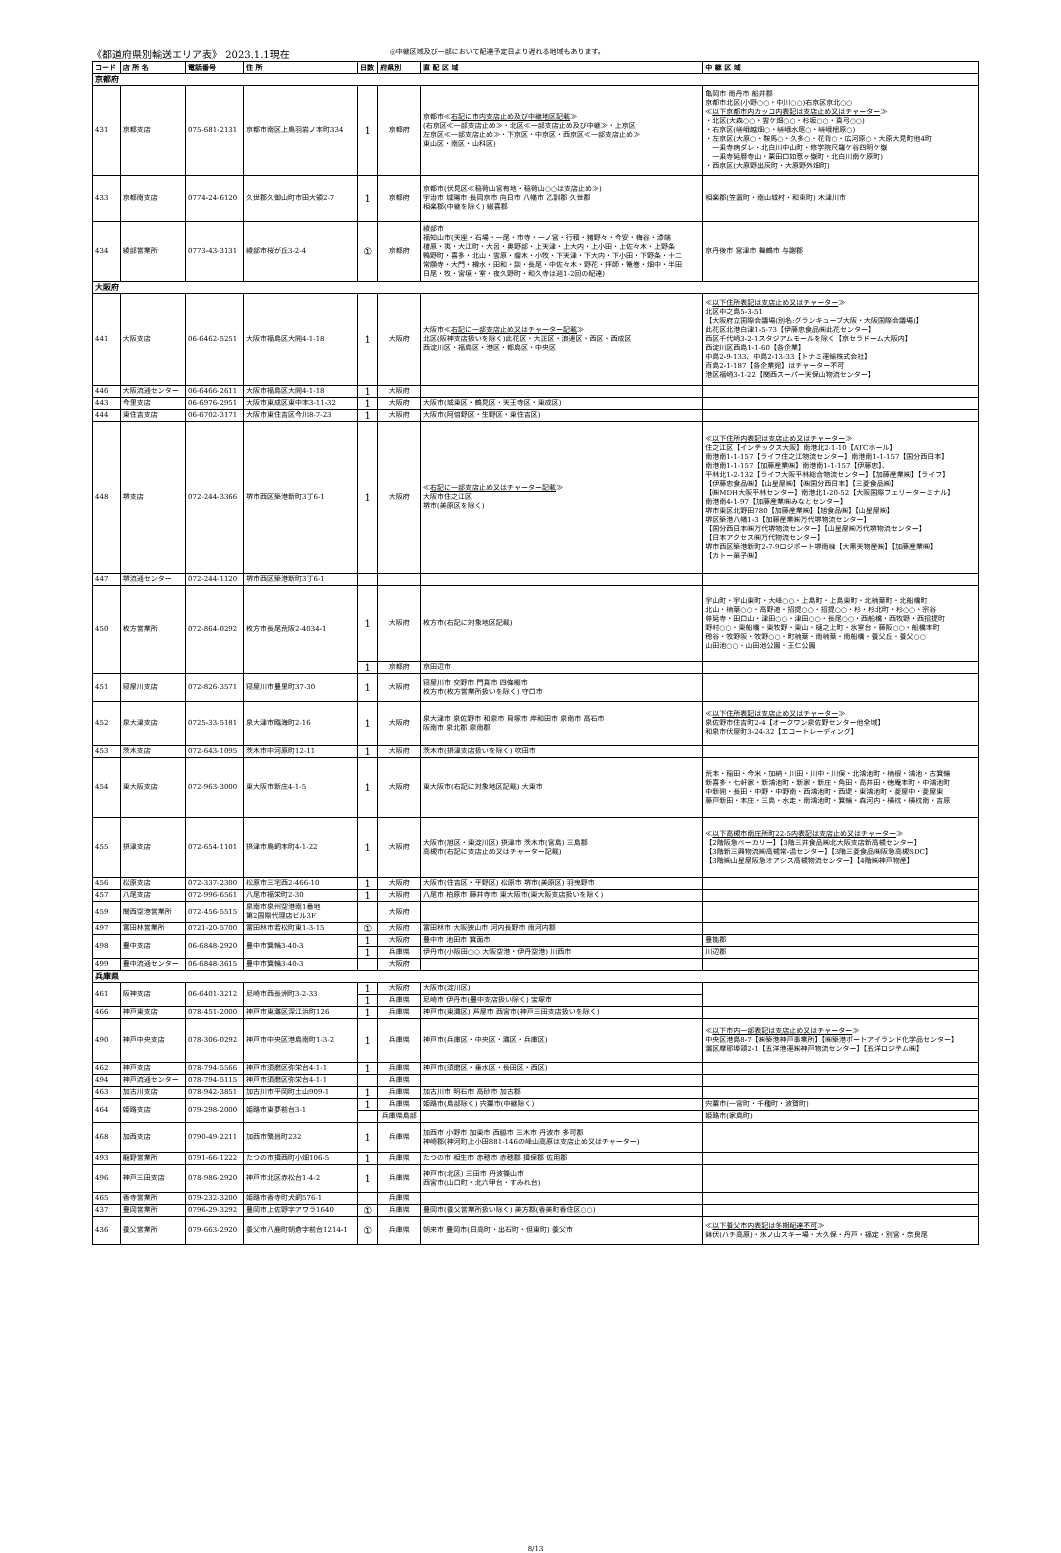《都道府県別輸送エリア表》 2023.1.1現在 ◎中継区域及び一部において配達予定日より遅れる地域もあります。
| コード | 店 所 名 | 電話番号 | 住 所 | 日数 | 府県別 | 直 配 区 域 | 中 継 区 域 |
| --- | --- | --- | --- | --- | --- | --- | --- |
| 京都府 | | | | | | | |
| 431 | 京都支店 | 075-681-2131 | 京都市南区上鳥羽岩ノ本町334 | 1 | 京都府 | 京都市≪ 右記に市内支店止め及び中継地区記載 ≫ (右京区≪一部支店止め≫・北区≪一部支店止め及び中継≫・上京区 左京区≪一部支店止め≫・下京区・中京区・西京区≪一部支店止め≫ 東山区・南区・山科区) | 亀岡市 南丹市 船井郡 京都市北区(小野○○・中川○○)右京区京北○○ ≪ 以下京都市内カッコ内表記は支店止め又はチャーター ≫ ・北区(大森○○・雲ケ畑○○・杉坂○○・真弓○○) ・右京区(嵯峨越畑○・嵯峨水尾○・嵯峨樒原○) ・左京区(大原○・鞍馬○・久多○・花背○・広河原○・大原大見町他4町 一乗寺病ダレ・北白川中山町・修学院尺羅ケ谷四明ケ嶽 一乗寺延暦寺山・栗田口如意ヶ嶽町・北白川南ケ原町) ・西京区(大原野出灰町・大原野外畑町) |
| 433 | 京都南支店 | 0774-24-6120 | 久世郡久御山町市田大領2-7 | 1 | 京都府 | 京都市(伏見区≪稲荷山官有地・稲荷山○○は支店止め≫) 宇治市 城陽市 長岡京市 向日市 八幡市 乙訓郡 久世郡 相楽郡(中継を除く) 綴喜郡 | 相楽郡(笠置町・南山城村・和束町) 木津川市 |
| 434 | 綾部営業所 | 0773-43-3131 | 綾部市桜が丘3-2-4 | ① | 京都府 | 綾部市 福知山市(天座・石場・一尾・市寺・一ノ宮・行積・猪野々・今安・梅谷・漆端 榎原・夷・大江町・大呂・奥野部・上天津・上大内・上小田・上佐々木・上野条 鴨野町・喜多・北山・雲原・瘤木・小牧・下天津・下大内・下小田・下野条・十二 常願寺・大門・樽水・田和・談・長尾・中佐々木・野花・拝師・篭巻・畑中・半田 日尾・牧・宮垣・室・夜久野町・和久寺は週1-2回の配達) | 京丹後市 宮津市 舞鶴市 与謝郡 |
| 大阪府 | | | | | | | |
| 441 | 大阪支店 | 06-6462-5251 | 大阪市福島区大開4-1-18 | 1 | 大阪府 | 大阪市≪ 右記に一部支店止め又はチャーター記載 ≫ 北区(阪神支店扱いを除く)此花区・大正区・浪速区・西区・西成区 西淀川区・福島区・港区・都島区・中央区 | ≪ 以下住所表記は支店止め又はチャーター ≫ 北区中之島5-3-51 【大阪府立国際会議場(別名:グランキューブ大阪・大阪国際会議場)】 此花区北港白津1-5-73【伊藤忠食品㈱此花センター】 西区千代崎3-2-1スタジアムモールを除く【京セラドーム大阪内】 西淀川区西島1-1-60【各企業】 中島2-9-133、中島2-13-33【トナミ運輸株式会社】 百島2-1-187【各企業宛】はチャーター不可 港区福崎3-1-22【関西スーパー天保山物流センター】 |
| 446 | 大阪流通センター | 06-6466-2611 | 大阪市福島区大開4-1-18 | 1 | 大阪府 | | |
| 443 | 今里支店 | 06-6976-2951 | 大阪市東成区東中本3-11-32 | 1 | 大阪府 | 大阪市(城東区・鶴見区・天王寺区・東成区) | |
| 444 | 東住吉支店 | 06-6702-3171 | 大阪市東住吉区今川8-7-23 | 1 | 大阪府 | 大阪市(阿倍野区・生野区・東住吉区) | |
| 448 | 堺支店 | 072-244-3366 | 堺市西区築港新町3丁6-1 | 1 | 大阪府 | ≪ 右記に一部支店止め又はチャーター記載 ≫ 大阪市住之江区 堺市(美原区を除く) | ≪ 以下住所内表記は支店止め又はチャーター ≫ 住之江区【インテックス大阪】南港北2-1-10【ATCホール】 南港南1-1-157【ライフ住之江物流センター】南港南1-1-157【国分西日本】 南港南1-1-157【加藤産業㈱】南港南1-1-157【伊藤忠】、 平林北1-2-132【ライフ大阪平林総合物流センター】【加藤産業㈱】【ライフ】 【伊藤忠食品㈱】【山星屋㈱】【㈱国分西日本】【三菱食品㈱】 【㈱MDH大阪平林センター】南港北1-20-52【大阪国際フェリーターミナル】 南港南4-1-97【加藤産業㈱みなとセンター】 堺市東区北野田780【加藤産業㈱】【旭食品㈱】【山星屋㈱】 堺区築港八幡1-3【加藤産業㈱万代堺物流センター】 【国分西日本㈱万代堺物流センター】【山星屋㈱万代堺物流センター】 【日本アクセス㈱万代物流センター】 堺市西区築港新町2-7-9ロジポート堺南棟【大黒天物産㈱】【加藤産業㈱】 【カトー菓子㈱】 |
| 447 | 堺流通センター | 072-244-1120 | 堺市西区築港新町3丁6-1 | | | | |
| 450 | 枚方営業所 | 072-864-0292 | 枚方市長尾荒阪2-4034-1 | 1 | 大阪府 | 枚方市(右記に対象地区記載) | 宇山町・宇山東町・大峰○○・上島町・上島東町・北楠葉町・北船橋町 北山・楠葉○○・高野道・招提○○・招提○○・杉・杉北町・杉○○・宗谷 尊延寺・田口山・津田○○・津田○○・長尾○○・西船橋・西牧野・西招提町 野村○○・東船橋・東牧野・東山・樋之上町・氷室台・藤阪○○・船橋本町 穂谷・牧野阪・牧野○○・町楠葉・南楠葉・南船橋・養父丘・養父○○ 山田池○○・山田池公園・王仁公園 |
| | | | | 1 | 京都府 | 京田辺市 | |
| 451 | 寝屋川支店 | 072-826-3571 | 寝屋川市豊里町37-30 | 1 | 大阪府 | 寝屋川市 交野市 門真市 四條畷市 枚方市(枚方営業所扱いを除く) 守口市 | |
| 452 | 泉大津支店 | 0725-33-5181 | 泉大津市臨海町2-16 | 1 | 大阪府 | 泉大津市 泉佐野市 和泉市 貝塚市 岸和田市 泉南市 高石市 阪南市 泉北郡 泉南郡 | ≪ 以下住所表記は支店止め又はチャーター ≫ 泉佐野市住吉町2-4【オークワン泉佐野センター他全域】 和泉市伏屋町3-24-32【エコートレーディング】 |
| 453 | 茨木支店 | 072-643-1095 | 茨木市中河原町12-11 | 1 | 大阪府 | 茨木市(摂津支店扱いを除く) 吹田市 | |
| 454 | 東大阪支店 | 072-963-3000 | 東大阪市新庄4-1-5 | 1 | 大阪府 | 東大阪市(右記に対象地区記載) 大東市 | 荒本・稲田・今米・加納・川田・川中・川俣・北鴻池町・楠根・鴻池・古箕輪 新喜多・七軒家・新鴻池町・新家・新庄・角田・高井田・徳庵本町・中鴻池町 中新開・長田・中野・中野南・西鴻池町・西堤・東鴻池町・菱屋中・菱屋東 藤戸新田・本庄・三島・水走・南鴻池町・箕輪・森河内・横枕・横枕南・吉原 |
| 455 | 摂津支店 | 072-654-1101 | 摂津市鳥飼本町4-1-22 | 1 | 大阪府 | 大阪市(旭区・東淀川区) 摂津市 茨木市(宮島) 三島郡 高槻市(右記に支店止め又はチャーター記載) | ≪ 以下高槻市南庄所町22-5内表記は支店止め又はチャーター ≫ 【2階阪急ベーカリー】【3階三井食品㈱北大阪支店新高槻センター】 【3階新三興物流㈱高槻常-温センター】【3階三菱食品㈱阪急高槻SDC】 【3階㈱山星屋阪急オアシス高槻物流センター】【4階㈱神戸物産】 |
| 456 | 松原支店 | 072-337-2300 | 松原市三宅西2-466-10 | 1 | 大阪府 | 大阪市(住吉区・平野区) 松原市 堺市(美原区) 羽曳野市 | |
| 457 | 八尾支店 | 072-996-6561 | 八尾市福栄町2-30 | 1 | 大阪府 | 八尾市 柏原市 藤井寺市 東大阪市(東大阪支店扱いを除く) | |
| 459 | 関西空港営業所 | 072-456-5515 | 泉南市泉州空港南1番地 第2国際代理店ビル3F | | 大阪府 | | |
| 497 | 富田林営業所 | 0721-20-5700 | 富田林市若松町東1-3-15 | ① | 大阪府 | 富田林市 大阪狭山市 河内長野市 南河内郡 | |
| 498 | 豊中支店 | 06-6848-2920 | 豊中市箕輪3-40-3 | 1 | 大阪府 | 豊中市 池田市 箕面市 | 豊能郡 |
| | | | | 1 | 兵庫県 | 伊丹市(小阪田○○ 大阪空港・伊丹空港) 川西市 | 川辺郡 |
| 499 | 豊中流通センター | 06-6848-3615 | 豊中市箕輪3-40-3 | | 大阪府 | | |
| 兵庫県 | | | | | | | |
| 461 | 阪神支店 | 06-6401-3212 | 尼崎市西長洲町3-2-33 | 1 | 大阪府 | 大阪市(淀川区) | |
| | | | | 1 | 兵庫県 | 尼崎市 伊丹市(豊中支店扱い除く) 宝塚市 | |
| 466 | 神戸東支店 | 078-451-2000 | 神戸市東灘区深江浜町126 | 1 | 兵庫県 | 神戸市(東灘区) 芦屋市 西宮市(神戸三田支店扱いを除く) | |
| 490 | 神戸中央支店 | 078-306-0292 | 神戸市中央区港島南町1-3-2 | 1 | 兵庫県 | 神戸市(兵庫区・中央区・灘区・兵庫区) | ≪ 以下市内一部表記は支店止め又はチャーター ≫ 中央区港島8-7【㈱築港神戸事業所】【㈱築港ポートアイランド化学品センター】 灘区摩耶埠頭2-1【五洋港運㈱神戸物流センター】【五洋ロジテム㈱】 |
| 462 | 神戸支店 | 078-794-5566 | 神戸市須磨区弥栄台4-1-1 | 1 | 兵庫県 | 神戸市(須磨区・垂水区・長田区・西区) | |
| 494 | 神戸流通センター | 078-794-5115 | 神戸市須磨区弥栄台4-1-1 | | 兵庫県 | | |
| 463 | 加古川支店 | 078-942-3851 | 加古川市平岡町土山909-1 | 1 | 兵庫県 | 加古川市 明石市 高砂市 加古郡 | |
| 464 | 姫路支店 | 079-298-2000 | 姫路市東夢前台3-1 | 1 | 兵庫県 | 姫路市(島部除く) 宍粟市(中継除く) | 宍粟市(一宮町・千種町・波賀町) |
| | | | | | 兵庫県島部 | | 姫路市(家島町) |
| 468 | 加西支店 | 0790-49-2211 | 加西市繁昌町232 | 1 | 兵庫県 | 加西市 小野市 加東市 西脇市 三木市 丹波市 多可郡 神崎郡(神河町上小田881-146の峰山高原は支店止め又はチャーター) | |
| 493 | 龍野営業所 | 0791-66-1222 | たつの市揖西町小畑106-5 | 1 | 兵庫県 | たつの市 相生市 赤穂市 赤穂郡 揖保郡 佐用郡 | |
| 496 | 神戸三田支店 | 078-986-2920 | 神戸市北区赤松台1-4-2 | 1 | 兵庫県 | 神戸市(北区) 三田市 丹波篠山市 西宮市(山口町・北六甲台・すみれ台) | |
| 465 | 香寺営業所 | 079-232-3200 | 姫路市香寺町犬飼576-1 | | 兵庫県 | | |
| 437 | 豊岡営業所 | 0796-29-3292 | 豊岡市上佐野字アワラ1640 | ① | 兵庫県 | 豊岡市(養父営業所扱い除く) 美方郡(香美町香住区○○) | |
| 436 | 養父営業所 | 079-663-2920 | 養父市八鹿町朝倉字前台1214-1 | ① | 兵庫県 | 朝来市 豊岡市(日高町・出石町・但東町) 養父市 | ≪ 以下養父市内表記は冬期配達不可 ≫ 鉢伏(ハチ高原)・氷ノ山スキー場・大久保・丹戸・福定・別宮・奈良尾 |
8/13